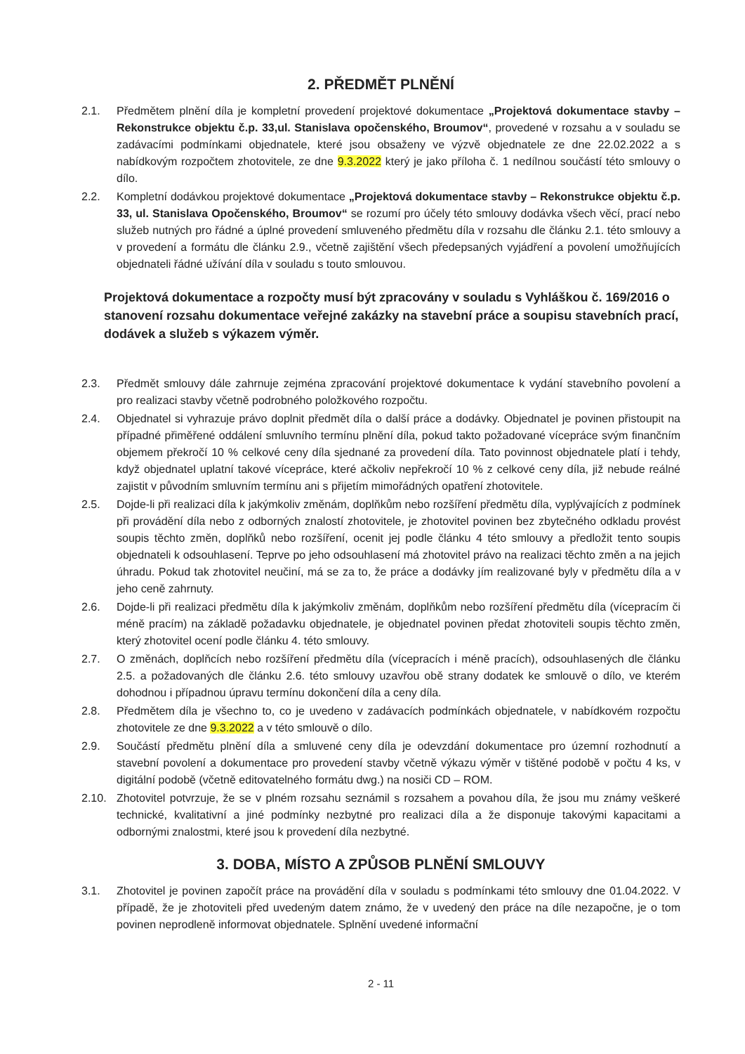2. PŘEDMĚT PLNĚNÍ
2.1. Předmětem plnění díla je kompletní provedení projektové dokumentace „Projektová dokumentace stavby – Rekonstrukce objektu č.p. 33,ul. Stanislava opočenského, Broumov“, provedené v rozsahu a v souladu se zadávacími podmínkami objednatele, které jsou obsaženy ve výzvě objednatele ze dne 22.02.2022 a s nabídkovým rozpočtem zhotovitele, ze dne 9.3.2022 který je jako příloha č. 1 nedílnou součástí této smlouvy o dílo.
2.2. Kompletní dodávkou projektové dokumentace „Projektová dokumentace stavby – Rekonstrukce objektu č.p. 33, ul. Stanislava Opočenského, Broumov“ se rozumí pro účely této smlouvy dodávka všech věcí, prací nebo služeb nutných pro řádné a úplné provedení smluveného předmětu díla v rozsahu dle článku 2.1. této smlouvy a v provedení a formátu dle článku 2.9., včetně zajištění všech předepsaných vyjádření a povolení umožňujících objednateli řádné užívání díla v souladu s touto smlouvou.
Projektová dokumentace a rozpočty musí být zpracovány v souladu s Vyhláškou č. 169/2016 o stanovení rozsahu dokumentace veřejné zakázky na stavební práce a soupisu stavebních prací, dodávek a služeb s výkazem výměr.
2.3. Předmět smlouvy dále zahrnuje zejména zpracování projektové dokumentace k vydání stavebního povolení a pro realizaci stavby včetně podrobného položkového rozpočtu.
2.4. Objednatel si vyhrazuje právo doplnit předmět díla o další práce a dodávky. Objednatel je povinen přistoupit na případné přiměřené oddálení smluvního termínu plnění díla, pokud takto požadované vícepráce svým finančním objemem překročí 10 % celkové ceny díla sjednané za provedení díla. Tato povinnost objednatele platí i tehdy, když objednatel uplatní takové vícepráce, které ačkoliv nepřekročí 10 % z celkové ceny díla, již nebude reálné zajistit v původním smluvním termínu ani s přijetím mimořádných opatření zhotovitele.
2.5. Dojde-li při realizaci díla k jakýmkoliv změnám, doplňkům nebo rozšíření předmětu díla, vyplývajících z podmínek při provádění díla nebo z odborných znalostí zhotovitele, je zhotovitel povinen bez zbytečného odkladu provést soupis těchto změn, doplňků nebo rozšíření, ocenit jej podle článku 4 této smlouvy a předložit tento soupis objednateli k odsouhlasení. Teprve po jeho odsouhlasení má zhotovitel právo na realizaci těchto změn a na jejich úhradu. Pokud tak zhotovitel neučiní, má se za to, že práce a dodávky jím realizované byly v předmětu díla a v jeho ceně zahrnuty.
2.6. Dojde-li při realizaci předmětu díla k jakýmkoliv změnám, doplňkům nebo rozšíření předmětu díla (vícepracím či méně pracím) na základě požadavku objednatele, je objednatel povinen předat zhotoviteli soupis těchto změn, který zhotovitel ocení podle článku 4. této smlouvy.
2.7. O změnách, doplňcích nebo rozšíření předmětu díla (vícepracích i méně pracích), odsouhlasených dle článku 2.5. a požadovaných dle článku 2.6. této smlouvy uzavřou obě strany dodatek ke smlouvě o dílo, ve kterém dohodnou i případnou úpravu termínu dokončení díla a ceny díla.
2.8. Předmětem díla je všechno to, co je uvedeno v zadávacích podmínkách objednatele, v nabídkovém rozpočtu zhotovitele ze dne 9.3.2022 a v této smlouvě o dílo.
2.9. Součástí předmětu plnění díla a smluvené ceny díla je odevzdání dokumentace pro územní rozhodnutí a stavební povolení a dokumentace pro provedení stavby včetně výkazu výměr v tištěné podobě v počtu 4 ks, v digitální podobě (včetně editovatelného formátu dwg.) na nosiči CD – ROM.
2.10. Zhotovitel potvrzuje, že se v plném rozsahu seznámil s rozsahem a povahou díla, že jsou mu známy veškeré technické, kvalitativní a jiné podmínky nezbytné pro realizaci díla a že disponuje takovými kapacitami a odbornými znalostmi, které jsou k provedení díla nezbytné.
3. DOBA, MÍSTO A ZPŮSOB PLNĚNÍ SMLOUVY
3.1. Zhotovitel je povinen započít práce na provádění díla v souladu s podmínkami této smlouvy dne 01.04.2022. V případě, že je zhotoviteli před uvedeným datem známo, že v uvedený den práce na díle nezapočne, je o tom povinen neprodleně informovat objednatele. Splnění uvedené informační
2 - 11